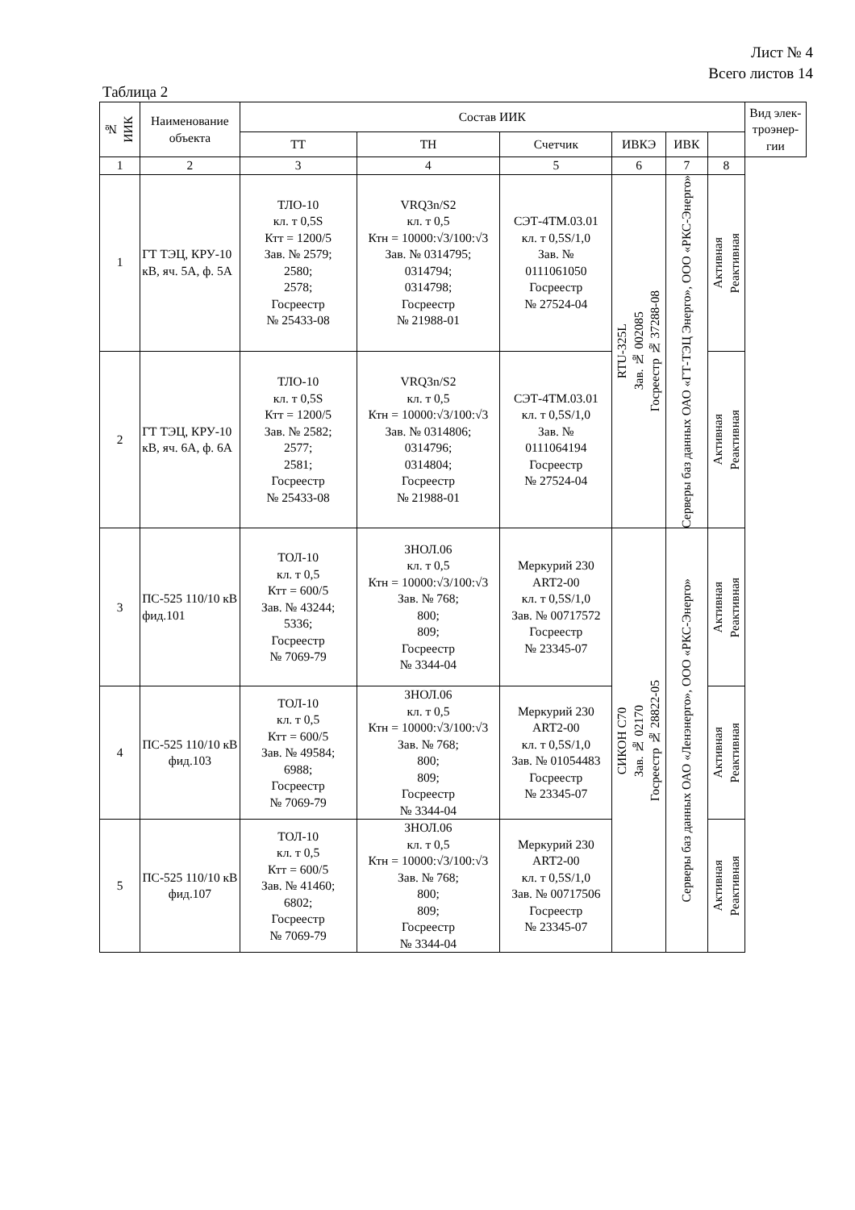Лист № 4
Всего листов 14
Таблица 2
| № ИИК | Наименование объекта | Состав ИИК | | | | | | Вид элек-троэнер-гии |
| --- | --- | --- | --- | --- | --- | --- | --- | --- |
| | | ТТ | ТН | Счетчик | ИВКЭ | ИВК | | |
| 1 | 2 | 3 | 4 | 5 | 6 | 7 | 8 | |
| 1 | ГТ ТЭЦ, КРУ-10 кВ, яч. 5А, ф. 5А | ТЛО-10 кл. т 0,5S Ктт = 1200/5 Зав. № 2579; 2580; 2578; Госреестр № 25433-08 | VRQ3n/S2 кл. т 0,5 Ктн = 10000:√3/100:√3 Зав. № 0314795; 0314794; 0314798; Госреестр № 21988-01 | СЭТ-4ТМ.03.01 кл. т 0,5S/1,0 Зав. № 0111061050 Госреестр № 27524-04 | RTU-325L Зав. № 002085 Госреестр № 37288-08 | Серверы баз данных ОАО «ГТ-ТЭЦ Энерго», ООО «РКС-Энерго» | Активная Реактивная | |
| 2 | ГТ ТЭЦ, КРУ-10 кВ, яч. 6А, ф. 6А | ТЛО-10 кл. т 0,5S Ктт = 1200/5 Зав. № 2582; 2577; 2581; Госреестр № 25433-08 | VRQ3n/S2 кл. т 0,5 Ктн = 10000:√3/100:√3 Зав. № 0314806; 0314796; 0314804; Госреестр № 21988-01 | СЭТ-4ТМ.03.01 кл. т 0,5S/1,0 Зав. № 0111064194 Госреестр № 27524-04 | | | Активная Реактивная | |
| 3 | ПС-525 110/10 кВ фид.101 | ТОЛ-10 кл. т 0,5 Ктт = 600/5 Зав. № 43244; 5336; Госреестр № 7069-79 | ЗНОЛ.06 кл. т 0,5 Ктн = 10000:√3/100:√3 Зав. № 768; 800; 809; Госреестр № 3344-04 | Меркурий 230 ART2-00 кл. т 0,5S/1,0 Зав. № 00717572 Госреестр № 23345-07 | СИКОН С70 Зав. № 02170 Госреестр № 28822-05 | Серверы баз данных ОАО «Ленэнерго», ООО «РКС-Энерго» | Активная Реактивная | |
| 4 | ПС-525 110/10 кВ фид.103 | ТОЛ-10 кл. т 0,5 Ктт = 600/5 Зав. № 49584; 6988; Госреестр № 7069-79 | ЗНОЛ.06 кл. т 0,5 Ктн = 10000:√3/100:√3 Зав. № 768; 800; 809; Госреестр № 3344-04 | Меркурий 230 ART2-00 кл. т 0,5S/1,0 Зав. № 01054483 Госреестр № 23345-07 | | | Активная Реактивная | |
| 5 | ПС-525 110/10 кВ фид.107 | ТОЛ-10 кл. т 0,5 Ктт = 600/5 Зав. № 41460; 6802; Госреестр № 7069-79 | ЗНОЛ.06 кл. т 0,5 Ктн = 10000:√3/100:√3 Зав. № 768; 800; 809; Госреестр № 3344-04 | Меркурий 230 ART2-00 кл. т 0,5S/1,0 Зав. № 00717506 Госреестр № 23345-07 | | | Активная Реактивная | |